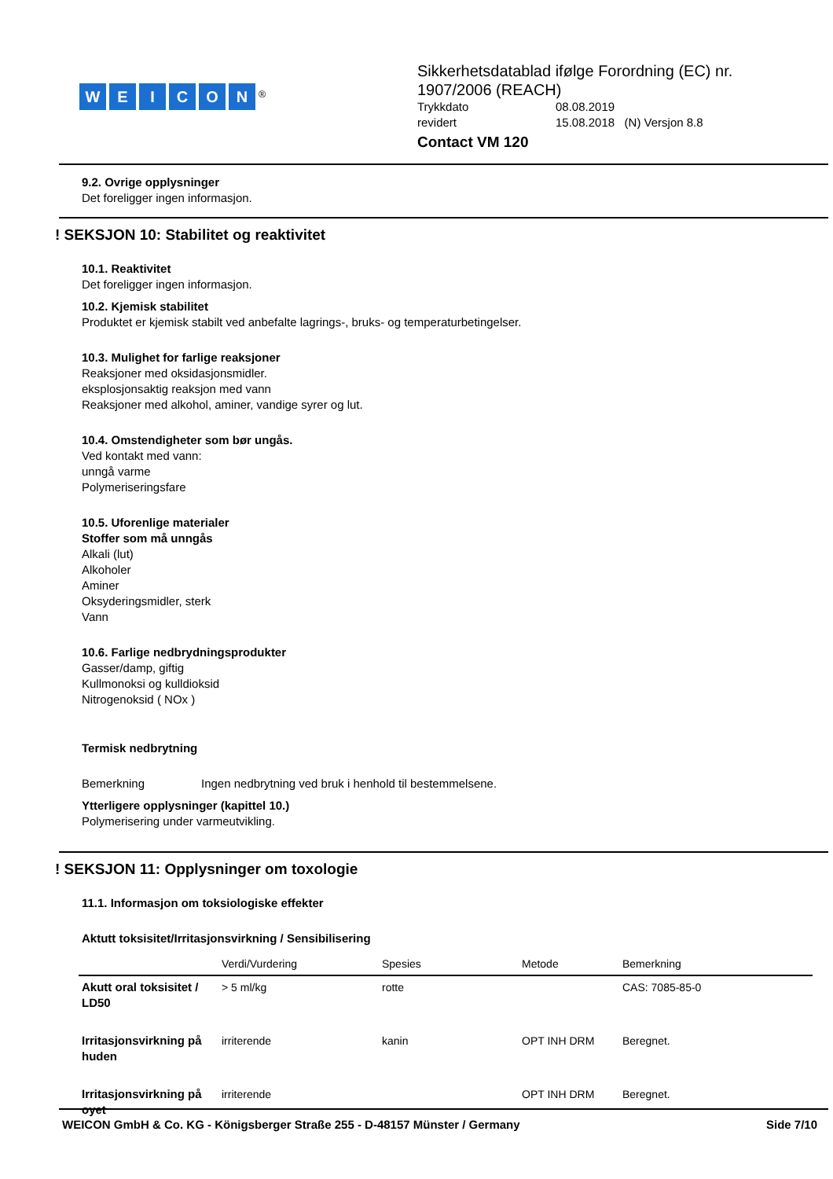WEICON<sup>®</sup>
Sikkerhetsdatablad ifølge Forordning (EC) nr.
1907/2006 (REACH)
Trykkdato 08.08.2019 revidert 15.08.2018 (N) Versjon 8.8
Contact VM 120
9.2. Ovrige opplysninger
Det foreligger ingen informasjon.
! SEKSJON 10: Stabilitet og reaktivitet
10.1. Reaktivitet
Det foreligger ingen informasjon.
10.2. Kjemisk stabilitet
Produktet er kjemisk stabilt ved anbefalte lagrings-, bruks- og temperaturbetingelser.
10.3. Mulighet for farlige reaksjoner
Reaksjoner med oksidasjonsmidler.
eksplosjonsaktig reaksjon med vann
Reaksjoner med alkohol, aminer, vandige syrer og lut.
10.4. Omstendigheter som bør ungås.
Ved kontakt med vann:
unngå varme
Polymeriseringsfare
10.5. Uforenlige materialer
Stoffer som må unngås
Alkali (lut)
Alkoholer
Aminer
Oksyderingsmidler, sterk
Vann
10.6. Farlige nedbrydningsprodukter
Gasser/damp, giftig
Kullmonoksi og kulldioksid
Nitrogenoksid ( NOx )
Termisk nedbrytning
Bemerkning Ingen nedbrytning ved bruk i henhold til bestemmelsene.
Ytterligere opplysninger (kapittel 10.)
Polymerisering under varmeutvikling.
! SEKSJON 11: Opplysninger om toxologie
11.1. Informasjon om toksiologiske effekter
Aktutt toksisitet/Irritasjonsvirkning / Sensibilisering
| | Verdi/Vurdering | Spesies | Metode | Bemerkning |
| --- | --- | --- | --- | --- |
| Akutt oral toksisitet / LD50 | > 5 ml/kg | rotte | | CAS: 7085-85-0 |
| Irritasjonsvirkning på huden | irriterende | kanin | OPT INH DRM | Beregnet. |
| Irritasjonsvirkning på oyet | irriterende | | OPT INH DRM | Beregnet. |
WEICON GmbH & Co. KG - Königsberger Straße 255 - D-48157 Münster / Germany Side 7/10